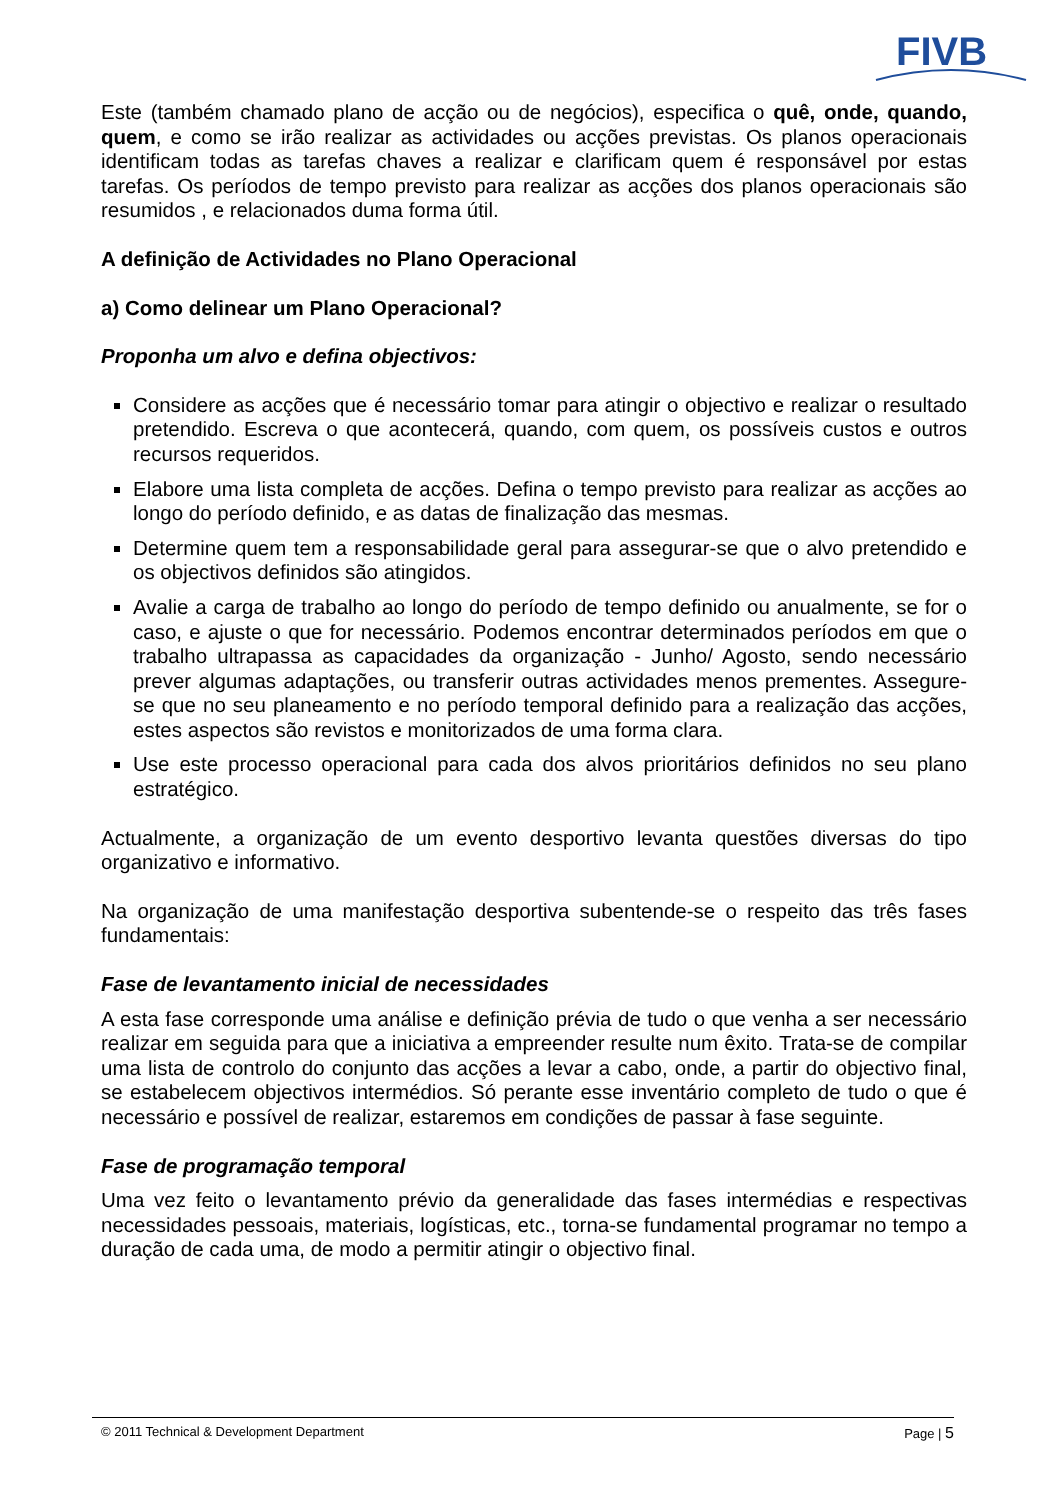FIVB
Este (também chamado plano de acção ou de negócios), especifica o quê, onde, quando, quem, e como se irão realizar as actividades ou acções previstas. Os planos operacionais identificam todas as tarefas chaves a realizar e clarificam quem é responsável por estas tarefas. Os períodos de tempo previsto para realizar as acções dos planos operacionais são resumidos , e relacionados duma forma útil.
A definição de Actividades no Plano Operacional
a) Como delinear um Plano Operacional?
Proponha um alvo e defina objectivos:
Considere as acções que é necessário tomar para atingir o objectivo e realizar o resultado pretendido. Escreva o que acontecerá, quando, com quem, os possíveis custos e outros recursos requeridos.
Elabore uma lista completa de acções. Defina o tempo previsto para realizar as acções ao longo do período definido, e as datas de finalização das mesmas.
Determine quem tem a responsabilidade geral para assegurar-se que o alvo pretendido e os objectivos definidos são atingidos.
Avalie a carga de trabalho ao longo do período de tempo definido ou anualmente, se for o caso, e ajuste o que for necessário. Podemos encontrar determinados períodos em que o trabalho ultrapassa as capacidades da organização - Junho/ Agosto, sendo necessário prever algumas adaptações, ou transferir outras actividades menos prementes. Assegure-se que no seu planeamento e no período temporal definido para a realização das acções, estes aspectos são revistos e monitorizados de uma forma clara.
Use este processo operacional para cada dos alvos prioritários definidos no seu plano estratégico.
Actualmente, a organização de um evento desportivo levanta questões diversas do tipo organizativo e informativo.
Na organização de uma manifestação desportiva subentende-se o respeito das três fases fundamentais:
Fase de levantamento inicial de necessidades
A esta fase corresponde uma análise e definição prévia de tudo o que venha a ser necessário realizar em seguida para que a iniciativa a empreender resulte num êxito. Trata-se de compilar uma lista de controlo do conjunto das acções a levar a cabo, onde, a partir do objectivo final, se estabelecem objectivos intermédios. Só perante esse inventário completo de tudo o que é necessário e possível de realizar, estaremos em condições de passar à fase seguinte.
Fase de programação temporal
Uma vez feito o levantamento prévio da generalidade das fases intermédias e respectivas necessidades pessoais, materiais, logísticas, etc., torna-se fundamental programar no tempo a duração de cada uma, de modo a permitir atingir o objectivo final.
© 2011 Technical & Development Department Page | 5